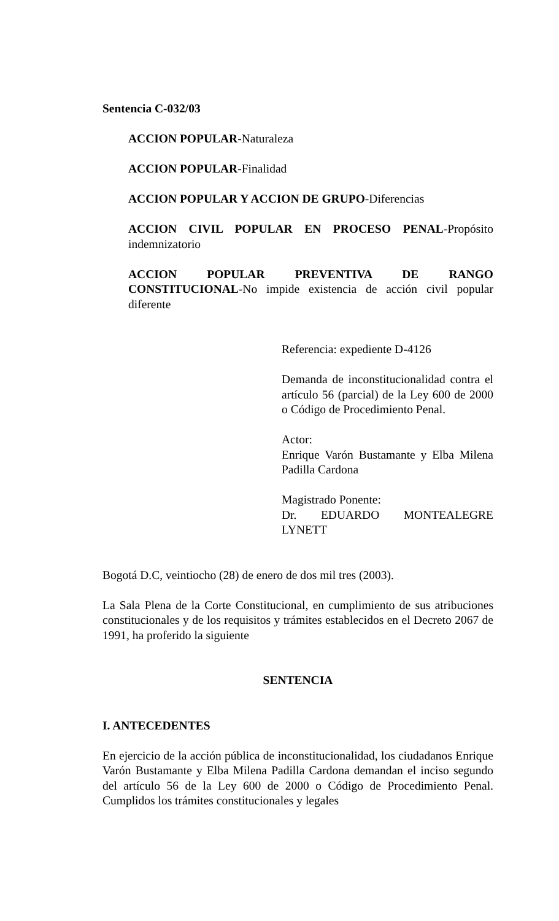Sentencia C-032/03
ACCION POPULAR-Naturaleza
ACCION POPULAR-Finalidad
ACCION POPULAR Y ACCION DE GRUPO-Diferencias
ACCION CIVIL POPULAR EN PROCESO PENAL-Propósito indemnizatorio
ACCION POPULAR PREVENTIVA DE RANGO CONSTITUCIONAL-No impide existencia de acción civil popular diferente
Referencia: expediente D-4126
Demanda de inconstitucionalidad contra el artículo 56 (parcial) de la Ley 600 de 2000 o Código de Procedimiento Penal.
Actor:
Enrique Varón Bustamante y Elba Milena Padilla Cardona
Magistrado Ponente:
Dr. EDUARDO MONTEALEGRE LYNETT
Bogotá D.C, veintiocho (28) de enero de dos mil tres (2003).
La Sala Plena de la Corte Constitucional, en cumplimiento de sus atribuciones constitucionales y de los requisitos y trámites establecidos en el Decreto 2067 de 1991, ha proferido la siguiente
SENTENCIA
I. ANTECEDENTES
En ejercicio de la acción pública de inconstitucionalidad, los ciudadanos Enrique Varón Bustamante y Elba Milena Padilla Cardona demandan el inciso segundo del artículo 56 de la Ley 600 de 2000 o Código de Procedimiento Penal. Cumplidos los trámites constitucionales y legales